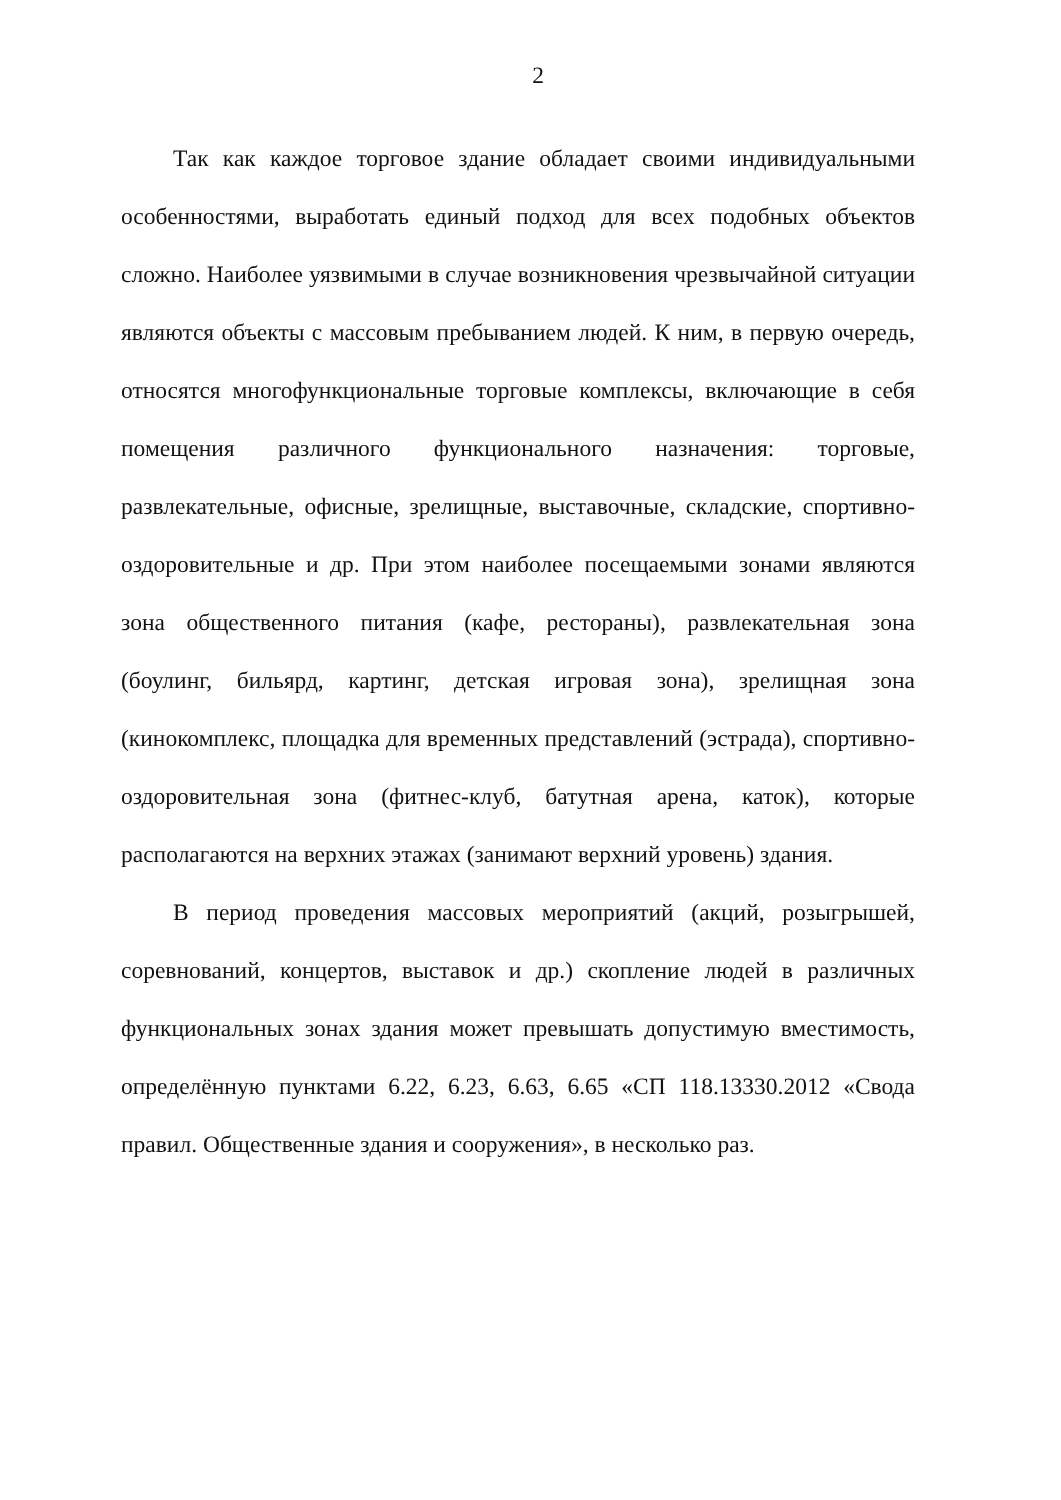2
Так как каждое торговое здание обладает своими индивидуальными особенностями, выработать единый подход для всех подобных объектов сложно. Наиболее уязвимыми в случае возникновения чрезвычайной ситуации являются объекты с массовым пребыванием людей. К ним, в первую очередь, относятся многофункциональные торговые комплексы, включающие в себя помещения различного функционального назначения: торговые, развлекательные, офисные, зрелищные, выставочные, складские, спортивно-оздоровительные и др. При этом наиболее посещаемыми зонами являются зона общественного питания (кафе, рестораны), развлекательная зона (боулинг, бильярд, картинг, детская игровая зона), зрелищная зона (кинокомплекс, площадка для временных представлений (эстрада), спортивно-оздоровительная зона (фитнес-клуб, батутная арена, каток), которые располагаются на верхних этажах (занимают верхний уровень) здания.
В период проведения массовых мероприятий (акций, розыгрышей, соревнований, концертов, выставок и др.) скопление людей в различных функциональных зонах здания может превышать допустимую вместимость, определённую пунктами 6.22, 6.23, 6.63, 6.65 «СП 118.13330.2012 «Свода правил. Общественные здания и сооружения», в несколько раз.